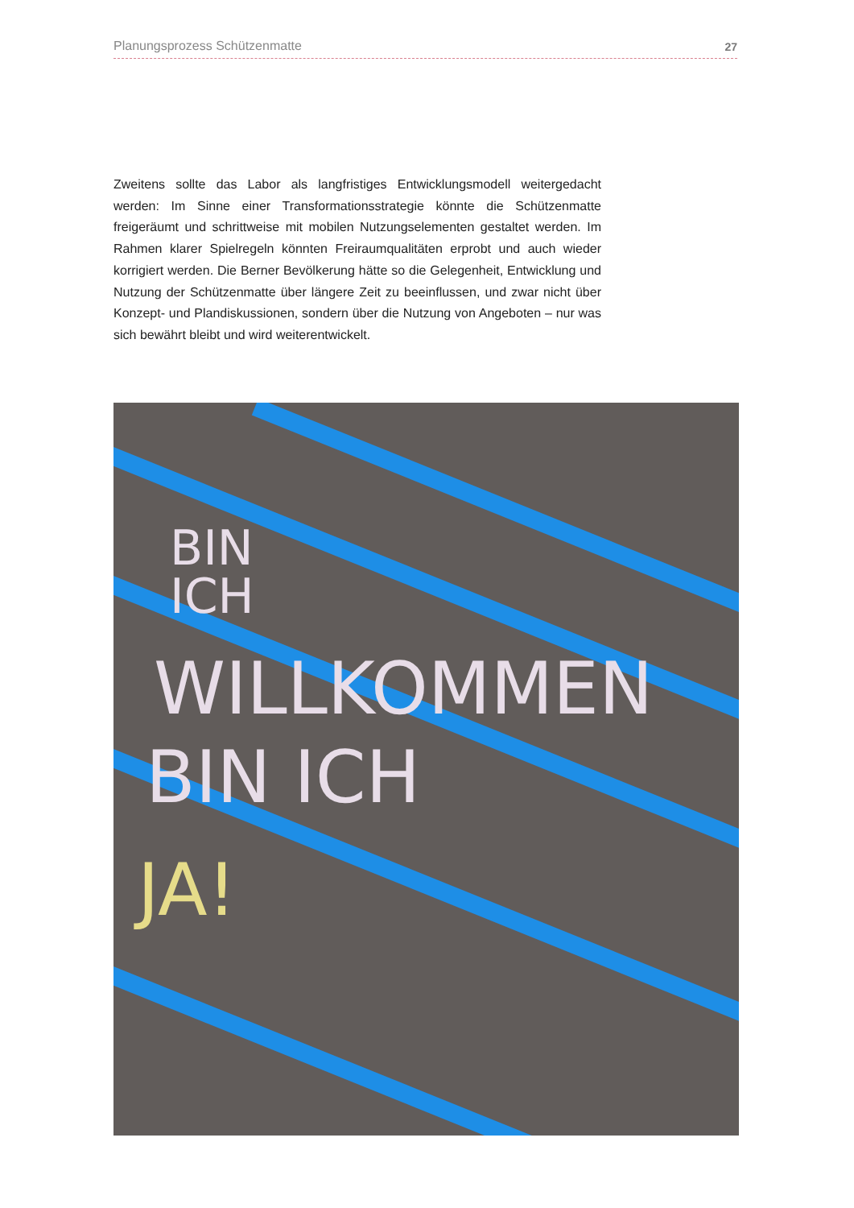Planungsprozess Schützenmatte 27
Zweitens sollte das Labor als langfristiges Entwicklungsmodell weitergedacht werden: Im Sinne einer Transformationsstrategie könnte die Schützenmatte freigeräumt und schrittweise mit mobilen Nutzungselementen gestaltet werden. Im Rahmen klarer Spielregeln könnten Freiraumqualitäten erprobt und auch wieder korrigiert werden. Die Berner Bevölkerung hätte so die Gelegenheit, Entwicklung und Nutzung der Schützenmatte über längere Zeit zu beeinflussen, und zwar nicht über Konzept- und Plandiskussionen, sondern über die Nutzung von Angeboten – nur was sich bewährt bleibt und wird weiterentwickelt.
BIN
ICH
WILLKOMMEN
BIN ICH
JA!